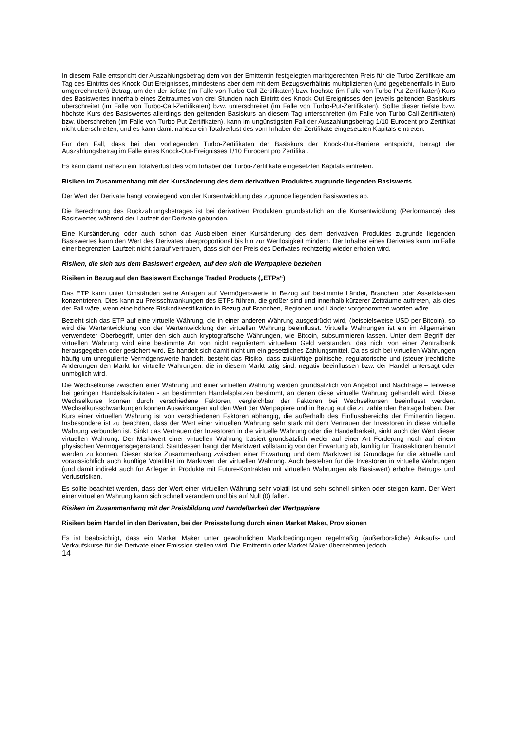In diesem Falle entspricht der Auszahlungsbetrag dem von der Emittentin festgelegten marktgerechten Preis für die Turbo-Zertifikate am Tag des Eintritts des Knock-Out-Ereignisses, mindestens aber dem mit dem Bezugsverhältnis multiplizierten (und gegebenenfalls in Euro umgerechneten) Betrag, um den der tiefste (im Falle von Turbo-Call-Zertifikaten) bzw. höchste (im Falle von Turbo-Put-Zertifikaten) Kurs des Basiswertes innerhalb eines Zeitraumes von drei Stunden nach Eintritt des Knock-Out-Ereignisses den jeweils geltenden Basiskurs überschreitet (im Falle von Turbo-Call-Zertifikaten) bzw. unterschreitet (im Falle von Turbo-Put-Zertifikaten). Sollte dieser tiefste bzw. höchste Kurs des Basiswertes allerdings den geltenden Basiskurs an diesem Tag unterschreiten (im Falle von Turbo-Call-Zertifikaten) bzw. überschreiten (im Falle von Turbo-Put-Zertifikaten), kann im ungünstigsten Fall der Auszahlungsbetrag 1/10 Eurocent pro Zertifikat nicht überschreiten, und es kann damit nahezu ein Totalverlust des vom Inhaber der Zertifikate eingesetzten Kapitals eintreten.
Für den Fall, dass bei den vorliegenden Turbo-Zertifikaten der Basiskurs der Knock-Out-Barriere entspricht, beträgt der Auszahlungsbetrag im Falle eines Knock-Out-Ereignisses 1/10 Eurocent pro Zertifikat.
Es kann damit nahezu ein Totalverlust des vom Inhaber der Turbo-Zertifikate eingesetzten Kapitals eintreten.
Risiken im Zusammenhang mit der Kursänderung des dem derivativen Produktes zugrunde liegenden Basiswerts
Der Wert der Derivate hängt vorwiegend von der Kursentwicklung des zugrunde liegenden Basiswertes ab.
Die Berechnung des Rückzahlungsbetrages ist bei derivativen Produkten grundsätzlich an die Kursentwicklung (Performance) des Basiswertes während der Laufzeit der Derivate gebunden.
Eine Kursänderung oder auch schon das Ausbleiben einer Kursänderung des dem derivativen Produktes zugrunde liegenden Basiswertes kann den Wert des Derivates überproportional bis hin zur Wertlosigkeit mindern. Der Inhaber eines Derivates kann im Falle einer begrenzten Laufzeit nicht darauf vertrauen, dass sich der Preis des Derivates rechtzeitig wieder erholen wird.
Risiken, die sich aus dem Basiswert ergeben, auf den sich die Wertpapiere beziehen
Risiken in Bezug auf den Basiswert Exchange Traded Products („ETPs“)
Das ETP kann unter Umständen seine Anlagen auf Vermögenswerte in Bezug auf bestimmte Länder, Branchen oder Assetklassen konzentrieren. Dies kann zu Preisschwankungen des ETPs führen, die größer sind und innerhalb kürzerer Zeiträume auftreten, als dies der Fall wäre, wenn eine höhere Risikodiversifikation in Bezug auf Branchen, Regionen und Länder vorgenommen worden wäre.
Bezieht sich das ETP auf eine virtuelle Währung, die in einer anderen Währung ausgedrückt wird, (beispielsweise USD per Bitcoin), so wird die Wertentwicklung von der Wertentwicklung der virtuellen Währung beeinflusst. Virtuelle Währungen ist ein im Allgemeinen verwendeter Oberbegriff, unter den sich auch kryptografische Währungen, wie Bitcoin, subsummieren lassen. Unter dem Begriff der virtuellen Währung wird eine bestimmte Art von nicht reguliertem virtuellem Geld verstanden, das nicht von einer Zentralbank herausgegeben oder gesichert wird. Es handelt sich damit nicht um ein gesetzliches Zahlungsmittel. Da es sich bei virtuellen Währungen häufig um unregulierte Vermögenswerte handelt, besteht das Risiko, dass zukünftige politische, regulatorische und (steuer-)rechtliche Änderungen den Markt für virtuelle Währungen, die in diesem Markt tätig sind, negativ beeinflussen bzw. der Handel untersagt oder unmöglich wird.
Die Wechselkurse zwischen einer Währung und einer virtuellen Währung werden grundsätzlich von Angebot und Nachfrage – teilweise bei geringen Handelsaktivitäten - an bestimmten Handelsplätzen bestimmt, an denen diese virtuelle Währung gehandelt wird. Diese Wechselkurse können durch verschiedene Faktoren, vergleichbar der Faktoren bei Wechselkursen beeinflusst werden. Wechselkursschwankungen können Auswirkungen auf den Wert der Wertpapiere und in Bezug auf die zu zahlenden Beträge haben. Der Kurs einer virtuellen Währung ist von verschiedenen Faktoren abhängig, die außerhalb des Einflussbereichs der Emittentin liegen. Insbesondere ist zu beachten, dass der Wert einer virtuellen Währung sehr stark mit dem Vertrauen der Investoren in diese virtuelle Währung verbunden ist. Sinkt das Vertrauen der Investoren in die virtuelle Währung oder die Handelbarkeit, sinkt auch der Wert dieser virtuellen Währung. Der Marktwert einer virtuellen Währung basiert grundsätzlich weder auf einer Art Forderung noch auf einem physischen Vermögensgegenstand. Stattdessen hängt der Marktwert vollständig von der Erwartung ab, künftig für Transaktionen benutzt werden zu können. Dieser starke Zusammenhang zwischen einer Erwartung und dem Marktwert ist Grundlage für die aktuelle und voraussichtlich auch künftige Volatilität im Marktwert der virtuellen Währung. Auch bestehen für die Investoren in virtuelle Währungen (und damit indirekt auch für Anleger in Produkte mit Future-Kontrakten mit virtuellen Währungen als Basiswert) erhöhte Betrugs- und Verlustrisiken.
Es sollte beachtet werden, dass der Wert einer virtuellen Währung sehr volatil ist und sehr schnell sinken oder steigen kann. Der Wert einer virtuellen Währung kann sich schnell verändern und bis auf Null (0) fallen.
Risiken im Zusammenhang mit der Preisbildung und Handelbarkeit der Wertpapiere
Risiken beim Handel in den Derivaten, bei der Preisstellung durch einen Market Maker, Provisionen
Es ist beabsichtigt, dass ein Market Maker unter gewöhnlichen Marktbedingungen regelmäßig (außerbörsliche) Ankaufs- und Verkaufskurse für die Derivate einer Emission stellen wird. Die Emittentin oder Market Maker übernehmen jedoch
14